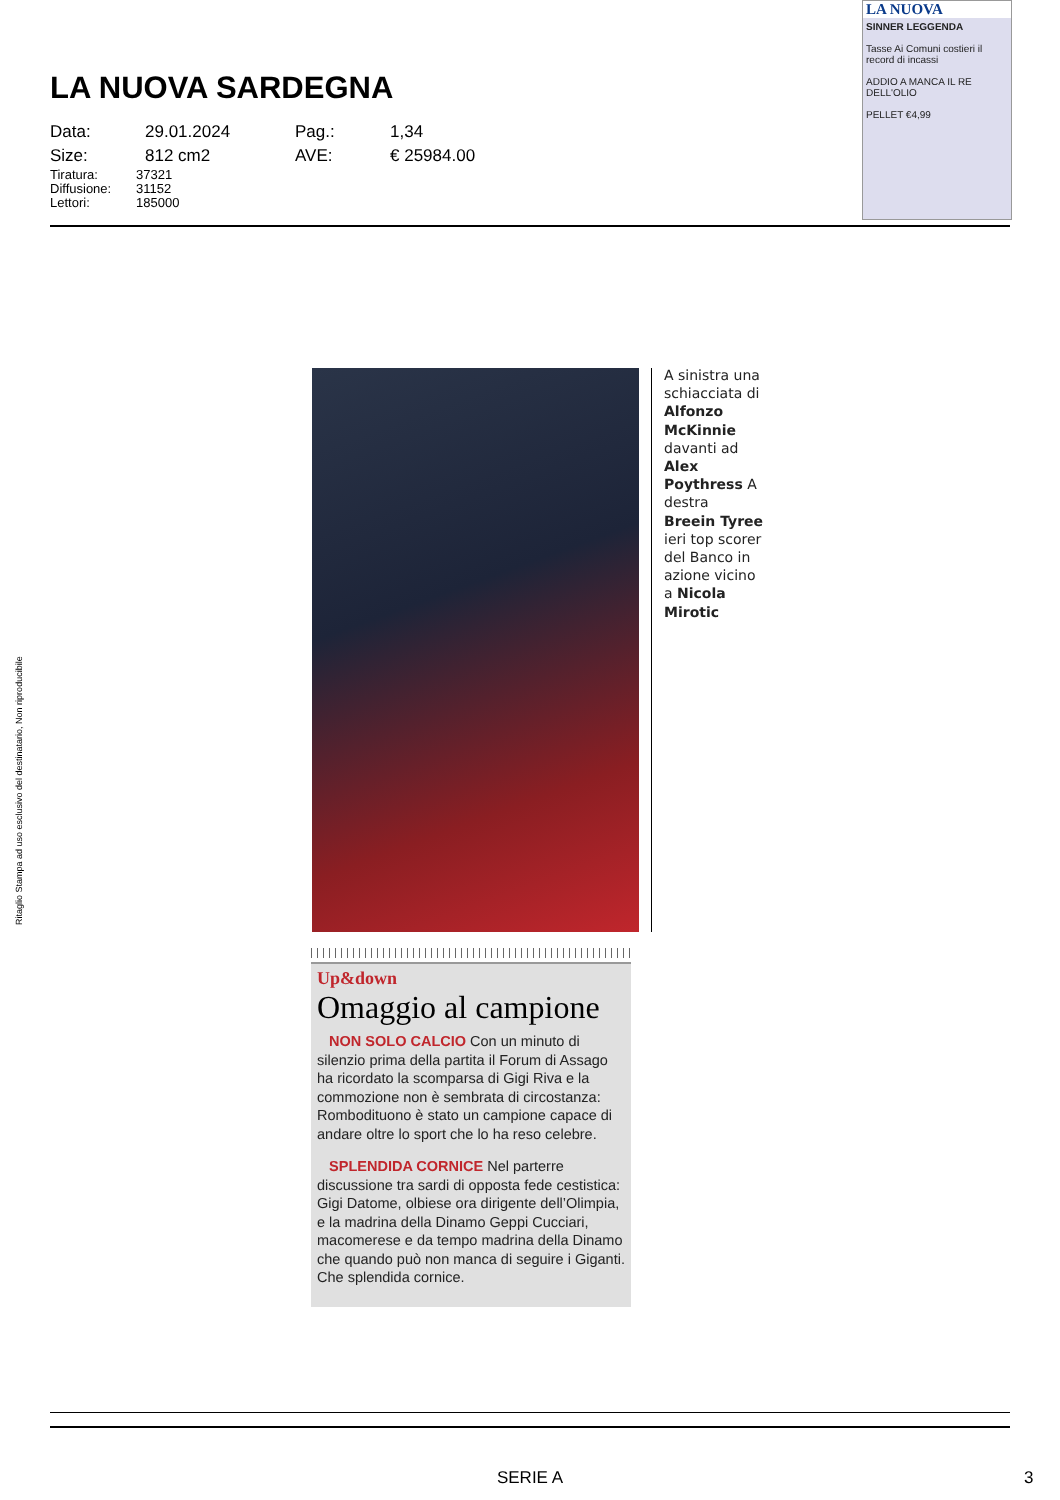LA NUOVA SARDEGNA
| Data: | 29.01.2024 | Pag.: | 1,34 |
| Size: | 812 cm2 | AVE: | € 25984.00 |
| Tiratura: | 37321 |
| Diffusione: | 31152 |
| Lettori: | 185000 |
LA NUOVA
SINNER LEGGENDA
Tasse Ai Comuni costieri il record di incassi
ADDIO A MANCA IL RE DELL'OLIO
PELLET €4,99
Ritaglio Stampa ad uso esclusivo del destinatario, Non riproducibile
A sinistra una schiacciata di Alfonzo McKinnie davanti ad Alex Poythress A destra Breein Tyree ieri top scorer del Banco in azione vicino a Nicola Mirotic
Up&down
Omaggio al campione
NON SOLO CALCIO Con un minuto di silenzio prima della partita il Forum di Assago ha ricordato la scomparsa di Gigi Riva e la commozione non è sembrata di circostanza: Rombodituono è stato un campione capace di andare oltre lo sport che lo ha reso celebre.
SPLENDIDA CORNICE Nel parterre discussione tra sardi di opposta fede cestistica: Gigi Datome, olbiese ora dirigente dell’Olimpia, e la madrina della Dinamo Geppi Cucciari, macomerese e da tempo madrina della Dinamo che quando può non manca di seguire i Giganti. Che splendida cornice.
SERIE A 3